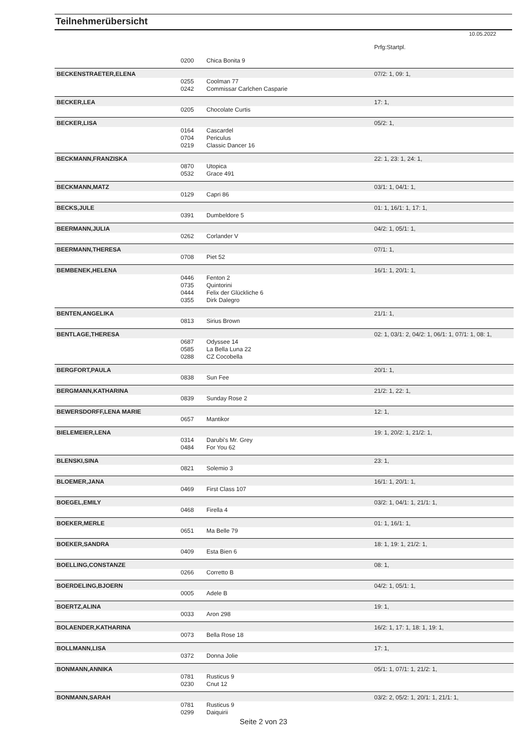Teilnehmerübersicht
10.05.2022
| | | | Prfg:Startpl. |
| | 0200 | Chica Bonita 9 | |
| BECKENSTRAETER,ELENA | | | 07/2: 1, 09: 1, |
| | 0255 | Coolman 77 | |
| | 0242 | Commissar Carlchen Casparie | |
| BECKER,LEA | | | 17: 1, |
| | 0205 | Chocolate Curtis | |
| BECKER,LISA | | | 05/2: 1, |
| | 0164 | Cascardel | |
| | 0704 | Periculus | |
| | 0219 | Classic Dancer 16 | |
| BECKMANN,FRANZISKA | | | 22: 1, 23: 1, 24: 1, |
| | 0870 | Utopica | |
| | 0532 | Grace 491 | |
| BECKMANN,MATZ | | | 03/1: 1, 04/1: 1, |
| | 0129 | Capri 86 | |
| BECKS,JULE | | | 01: 1, 16/1: 1, 17: 1, |
| | 0391 | Dumbeldore 5 | |
| BEERMANN,JULIA | | | 04/2: 1, 05/1: 1, |
| | 0262 | Corlander V | |
| BEERMANN,THERESA | | | 07/1: 1, |
| | 0708 | Piet 52 | |
| BEMBENEK,HELENA | | | 16/1: 1, 20/1: 1, |
| | 0446 | Fenton 2 | |
| | 0735 | Quintorini | |
| | 0444 | Felix der Glückliche 6 | |
| | 0355 | Dirk Dalegro | |
| BENTEN,ANGELIKA | | | 21/1: 1, |
| | 0813 | Sirius Brown | |
| BENTLAGE,THERESA | | | 02: 1, 03/1: 2, 04/2: 1, 06/1: 1, 07/1: 1, 08: 1, |
| | 0687 | Odyssee 14 | |
| | 0585 | La Bella Luna 22 | |
| | 0288 | CZ Cocobella | |
| BERGFORT,PAULA | | | 20/1: 1, |
| | 0838 | Sun Fee | |
| BERGMANN,KATHARINA | | | 21/2: 1, 22: 1, |
| | 0839 | Sunday Rose 2 | |
| BEWERSDORFF,LENA MARIE | | | 12: 1, |
| | 0657 | Mantikor | |
| BIELEMEIER,LENA | | | 19: 1, 20/2: 1, 21/2: 1, |
| | 0314 | Darubi's Mr. Grey | |
| | 0484 | For You 62 | |
| BLENSKI,SINA | | | 23: 1, |
| | 0821 | Solemio 3 | |
| BLOEMER,JANA | | | 16/1: 1, 20/1: 1, |
| | 0469 | First Class 107 | |
| BOEGEL,EMILY | | | 03/2: 1, 04/1: 1, 21/1: 1, |
| | 0468 | Firella 4 | |
| BOEKER,MERLE | | | 01: 1, 16/1: 1, |
| | 0651 | Ma Belle 79 | |
| BOEKER,SANDRA | | | 18: 1, 19: 1, 21/2: 1, |
| | 0409 | Esta Bien 6 | |
| BOELLING,CONSTANZE | | | 08: 1, |
| | 0266 | Corretto B | |
| BOERDELING,BJOERN | | | 04/2: 1, 05/1: 1, |
| | 0005 | Adele B | |
| BOERTZ,ALINA | | | 19: 1, |
| | 0033 | Aron 298 | |
| BOLAENDER,KATHARINA | | | 16/2: 1, 17: 1, 18: 1, 19: 1, |
| | 0073 | Bella Rose 18 | |
| BOLLMANN,LISA | | | 17: 1, |
| | 0372 | Donna Jolie | |
| BONMANN,ANNIKA | | | 05/1: 1, 07/1: 1, 21/2: 1, |
| | 0781 | Rusticus 9 | |
| | 0230 | Cnut 12 | |
| BONMANN,SARAH | | | 03/2: 2, 05/2: 1, 20/1: 1, 21/1: 1, |
| | 0781 | Rusticus 9 | |
| | 0299 | Daiquirii | |
Seite 2 von 23